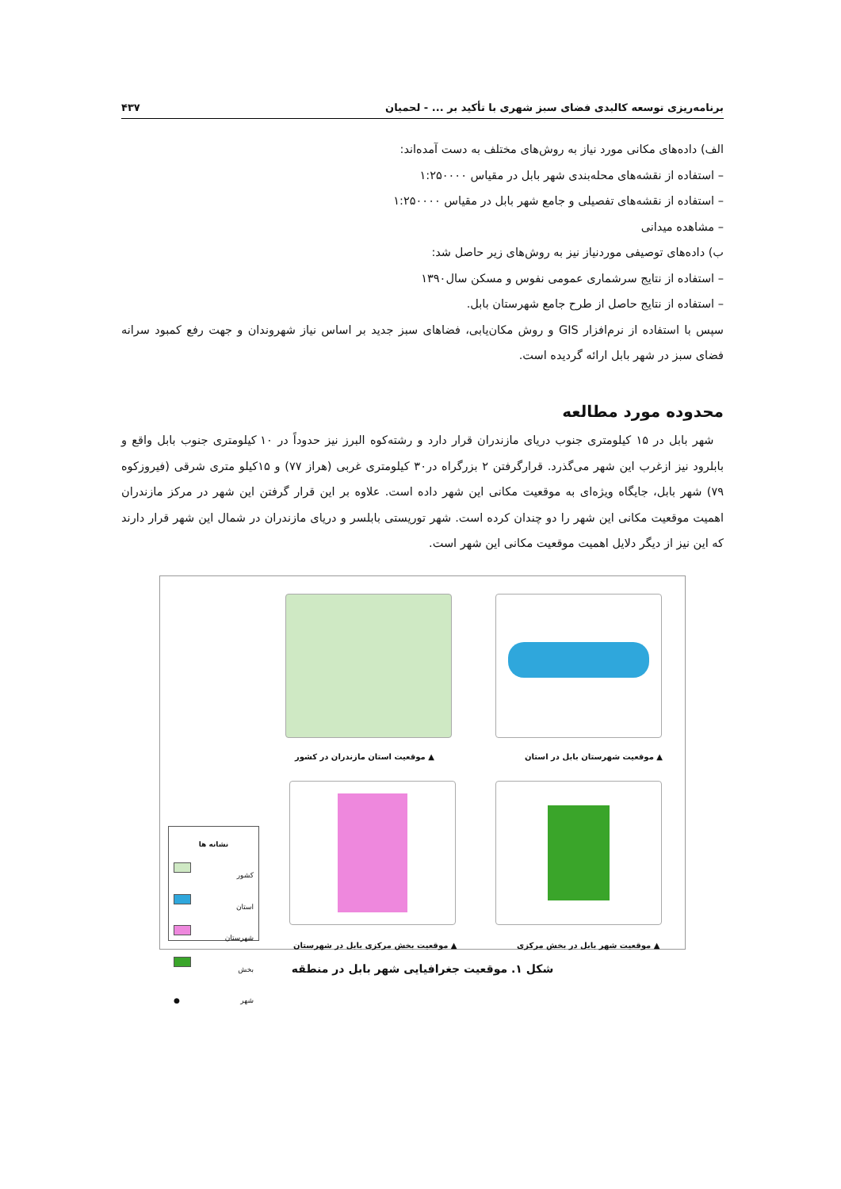برنامه‌ریزی توسعه کالبدی فضای سبز شهری با تأکید بر ... - لحمیان ۴۳۷
الف) داده‌های مکانی مورد نیاز به روش‌های مختلف به دست آمده‌اند:
– استفاده از نقشه‌های محله‌بندی شهر بابل در مقیاس ۱:۲۵۰۰۰۰
– استفاده از نقشه‌های تفصیلی و جامع شهر بابل در مقیاس ۱:۲۵۰۰۰۰
– مشاهده میدانی
ب) داده‌های توصیفی موردنیاز نیز به روش‌های زیر حاصل شد:
– استفاده از نتایج سرشماری عمومی نفوس و مسکن سال۱۳۹۰
– استفاده از نتایج حاصل از طرح جامع شهرستان بابل.
سپس با استفاده از نرم‌افزار GIS و روش مکان‌یابی، فضاهای سبز جدید بر اساس نیاز شهروندان و جهت رفع کمبود سرانه فضای سبز در شهر بابل ارائه گردیده است.
محدوده مورد مطالعه
شهر بابل در ۱۵ کیلومتری جنوب دریای مازندران قرار دارد و رشته‌کوه البرز نیز حدوداً در ۱۰ کیلومتری جنوب بابل واقع و بابلرود نیز ازغرب این شهر می‌گذرد. قرارگرفتن ۲ بزرگراه در۳۰ کیلومتری غربی (هراز ۷۷) و ۱۵کیلو متری شرقی (فیروزکوه ۷۹) شهر بابل، جایگاه ویژه‌ای به موقعیت مکانی این شهر داده است. علاوه بر این قرار گرفتن این شهر در مرکز مازندران اهمیت موقعیت مکانی این شهر را دو چندان کرده است. شهر توریستی بابلسر و دریای مازندران در شمال این شهر قرار دارند که این نیز از دیگر دلایل اهمیت موقعیت مکانی این شهر است.
▲ موقعیت استان مازندران در کشور
▲ موقعیت شهرستان بابل در استان
▲ موقعیت بخش مرکزی بابل در شهرستان
▲ موقعیت شهر بابل در بخش مرکزی
نشانه ها
کشور
استان
شهرستان
بخش
شهر ●
شکل ۱. موقعیت جغرافیایی شهر بابل در منطقه